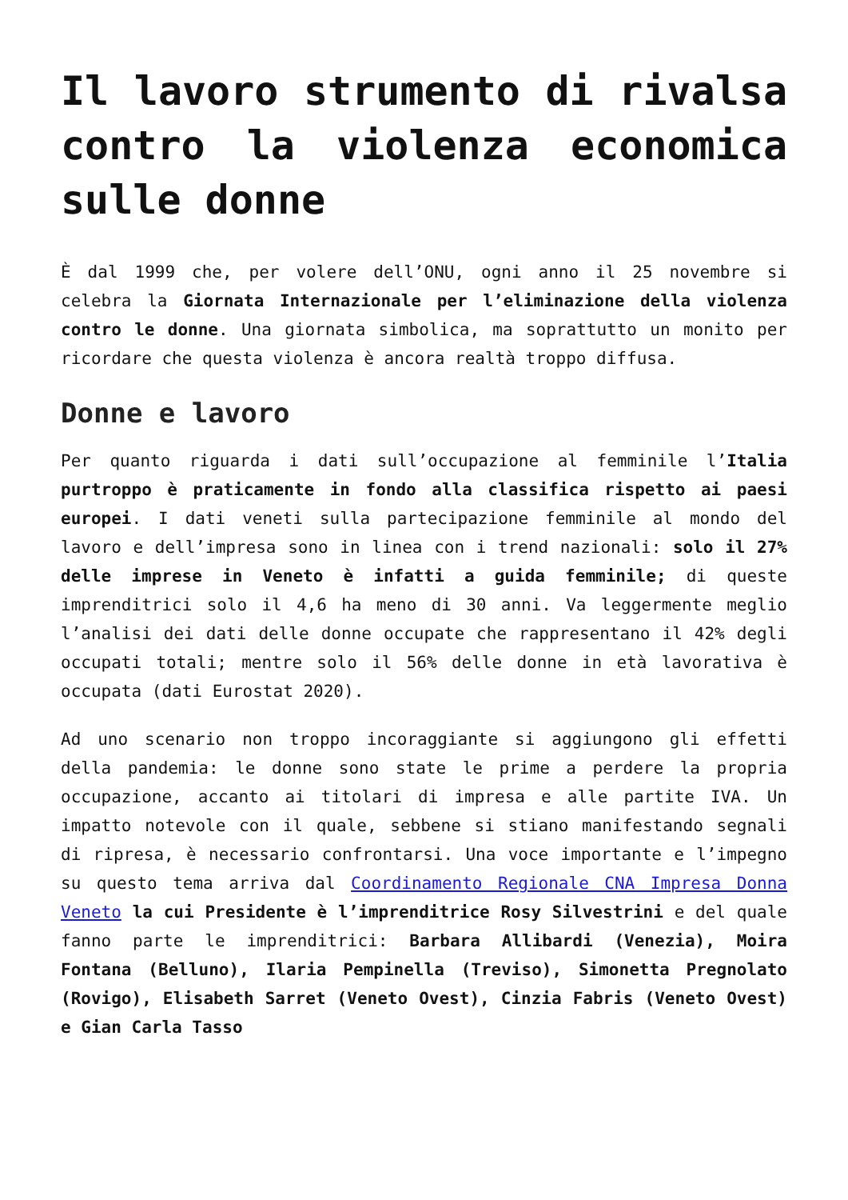Il lavoro strumento di rivalsa contro la violenza economica sulle donne
È dal 1999 che, per volere dell’ONU, ogni anno il 25 novembre si celebra la Giornata Internazionale per l’eliminazione della violenza contro le donne. Una giornata simbolica, ma soprattutto un monito per ricordare che questa violenza è ancora realtà troppo diffusa.
Donne e lavoro
Per quanto riguarda i dati sull’occupazione al femminile l’Italia purtroppo è praticamente in fondo alla classifica rispetto ai paesi europei. I dati veneti sulla partecipazione femminile al mondo del lavoro e dell’impresa sono in linea con i trend nazionali: solo il 27% delle imprese in Veneto è infatti a guida femminile; di queste imprenditrici solo il 4,6 ha meno di 30 anni. Va leggermente meglio l’analisi dei dati delle donne occupate che rappresentano il 42% degli occupati totali; mentre solo il 56% delle donne in età lavorativa è occupata (dati Eurostat 2020).
Ad uno scenario non troppo incoraggiante si aggiungono gli effetti della pandemia: le donne sono state le prime a perdere la propria occupazione, accanto ai titolari di impresa e alle partite IVA. Un impatto notevole con il quale, sebbene si stiano manifestando segnali di ripresa, è necessario confrontarsi. Una voce importante e l’impegno su questo tema arriva dal Coordinamento Regionale CNA Impresa Donna Veneto la cui Presidente è l’imprenditrice Rosy Silvestrini e del quale fanno parte le imprenditrici: Barbara Allibardi (Venezia), Moira Fontana (Belluno), Ilaria Pempinella (Treviso), Simonetta Pregnolato (Rovigo), Elisabeth Sarret (Veneto Ovest), Cinzia Fabris (Veneto Ovest) e Gian Carla Tasso